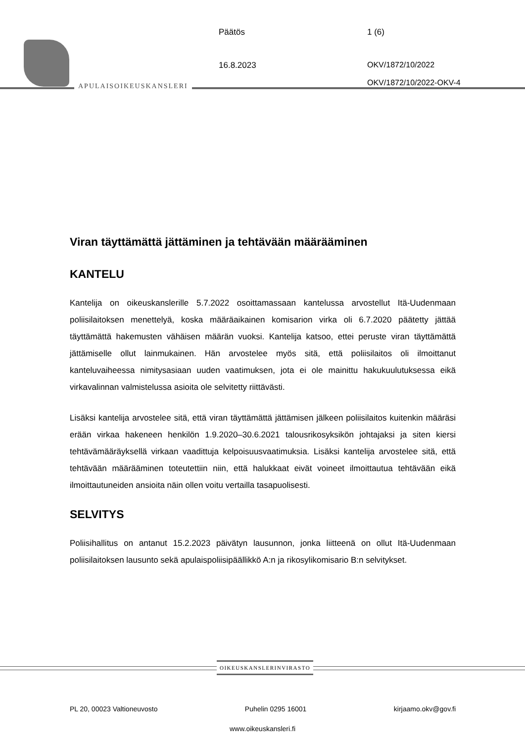APULAISOIKEUSKANSLERI
Päätös 1 (6)
16.8.2023 OKV/1872/10/2022
OKV/1872/10/2022-OKV-4
Viran täyttämättä jättäminen ja tehtävään määrääminen
KANTELU
Kantelija on oikeuskanslerille 5.7.2022 osoittamassaan kantelussa arvostellut Itä-Uudenmaan poliisilaitoksen menettelyä, koska määräaikainen komisarion virka oli 6.7.2020 päätetty jättää täyttämättä hakemusten vähäisen määrän vuoksi. Kantelija katsoo, ettei peruste viran täyttämättä jättämiselle ollut lainmukainen. Hän arvostelee myös sitä, että poliisilaitos oli ilmoittanut kanteluvaiheessa nimitysasiaan uuden vaatimuksen, jota ei ole mainittu hakukuulutuksessa eikä virkavalinnan valmistelussa asioita ole selvitetty riittävästi.
Lisäksi kantelija arvostelee sitä, että viran täyttämättä jättämisen jälkeen poliisilaitos kuitenkin määräsi erään virkaa hakeneen henkilön 1.9.2020–30.6.2021 talousrikosyksikön johtajaksi ja siten kiersi tehtävämääräyksellä virkaan vaadittuja kelpoisuusvaatimuksia. Lisäksi kantelija arvostelee sitä, että tehtävään määrääminen toteutettiin niin, että halukkaat eivät voineet ilmoittautua tehtävään eikä ilmoittautuneiden ansioita näin ollen voitu vertailla tasapuolisesti.
SELVITYS
Poliisihallitus on antanut 15.2.2023 päivätyn lausunnon, jonka liitteenä on ollut Itä-Uudenmaan poliisilaitoksen lausunto sekä apulaispoliisipäällikkö A:n ja rikosylikomisario B:n selvitykset.
OIKEUSKANSLERINVIRASTO
PL 20, 00023 Valtioneuvosto Puhelin 0295 16001 kirjaamo.okv@gov.fi
www.oikeuskansleri.fi